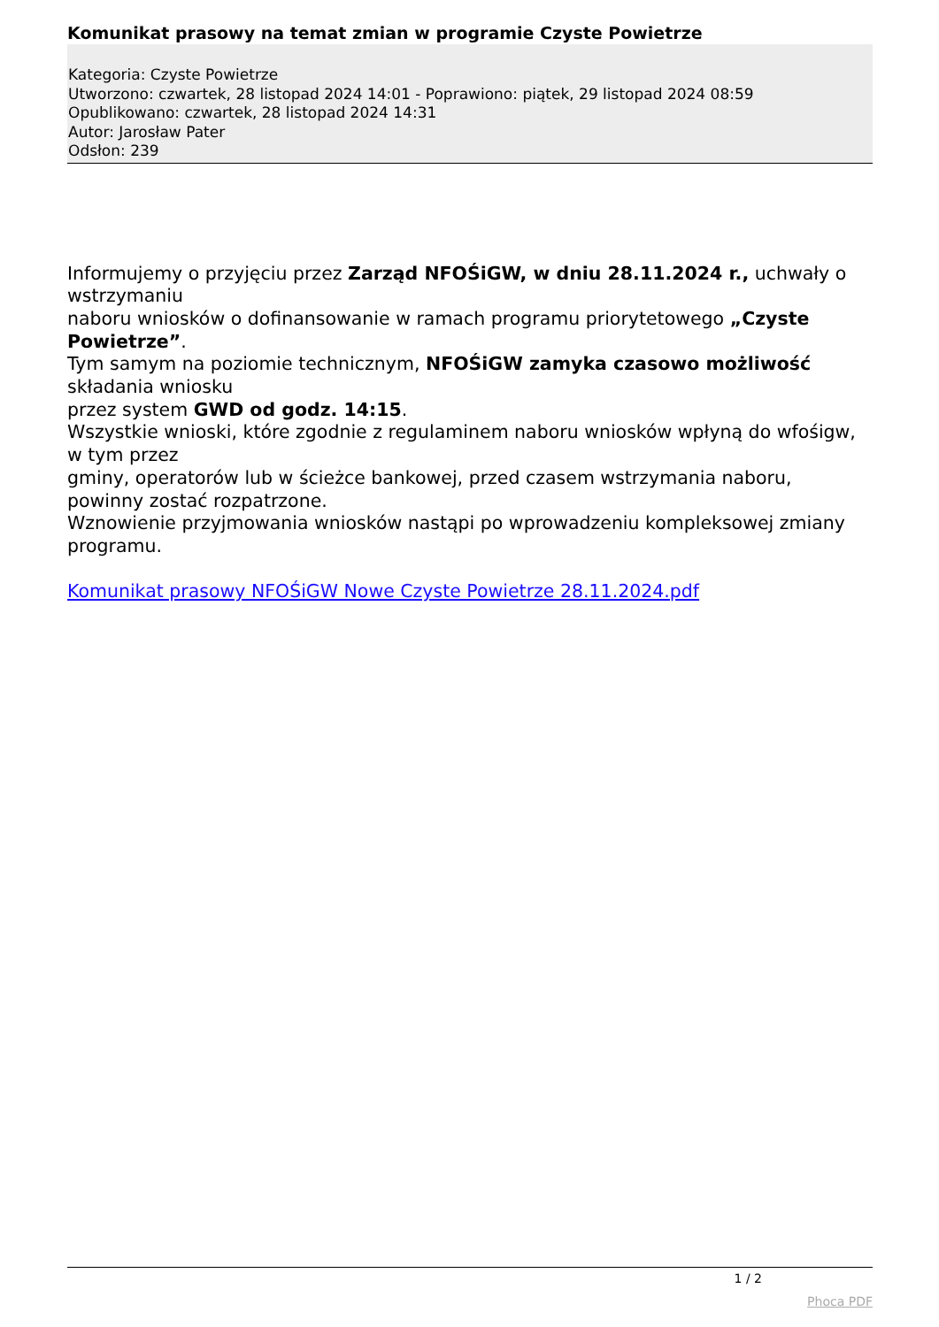Komunikat prasowy na temat zmian w programie Czyste Powietrze
Kategoria: Czyste Powietrze
Utworzono: czwartek, 28 listopad 2024 14:01 - Poprawiono: piątek, 29 listopad 2024 08:59
Opublikowano: czwartek, 28 listopad 2024 14:31
Autor: Jarosław Pater
Odsłon: 239
Informujemy o przyjęciu przez Zarząd NFOŚiGW, w dniu 28.11.2024 r., uchwały o wstrzymaniu
naboru wniosków o dofinansowanie w ramach programu priorytetowego „Czyste Powietrze”.
Tym samym na poziomie technicznym, NFOŚiGW zamyka czasowo możliwość składania wniosku
przez system GWD od godz. 14:15.
Wszystkie wnioski, które zgodnie z regulaminem naboru wniosków wpłyną do wfośigw, w tym przez
gminy, operatorów lub w ścieżce bankowej, przed czasem wstrzymania naboru, powinny zostać rozpatrzone.
Wznowienie przyjmowania wniosków nastąpi po wprowadzeniu kompleksowej zmiany programu.
Komunikat prasowy NFOŚiGW Nowe Czyste Powietrze 28.11.2024.pdf
1 / 2
Phoca PDF